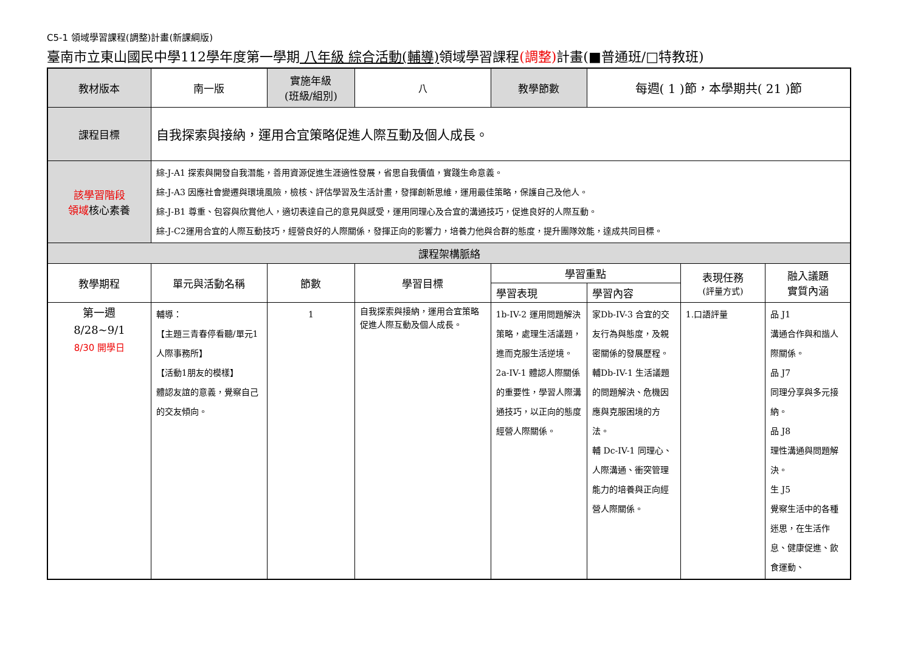C5-1 領域學習課程(調整)計畫(新課綱版)
臺南市立東山國民中學112學年度第一學期 八年級 綜合活動(輔導) 領域學習課程(調整) 計畫(■普通班/□特教班)
| 教材版本 | 南一版 | 實施年級 (班級/組別) | 八 | 教學節數 | 每週( 1 )節，本學期共( 21 )節 | | |
| 課程目標 | 自我探索與接納，運用合宜策略促進人際互動及個人成長。 | | | | | | |
| 該學習階段 領域 核心素養 | 綜-J-A1 探索與開發自我潛能，善用資源促進生涯適性發展，省思自我價值，實踐生命意義。 綜-J-A3 因應社會變遷與環境風險，檢核、評估學習及生活計畫，發揮創新思維，運用最佳策略，保護自己及他人。 綜-J-B1 尊重、包容與欣賞他人，適切表達自己的意見與感受，運用同理心及合宜的溝通技巧，促進良好的人際互動。 綜-J-C2運用合宜的人際互動技巧，經營良好的人際關係，發揮正向的影響力，培養力他與合群的態度，提升團隊效能，達成共同目標。 | | | | | | |
| 課程架構脈絡 | | | | | | | |
| 教學期程 | 單元與活動名稱 | 節數 | 學習目標 | 學習重點 | | 表現任務 (評量方式) | 融入議題 實質內涵 |
| | | | | 學習表現 | 學習內容 | | |
| 第一週 8/28~9/1 8/30 開學日 | 輔導： 【主題三青春停看聽/單元1人際事務所】 【活動1朋友的模樣】 體認友誼的意義，覺察自己的交友傾向。 | 1 | 自我探索與接納，運用合宜策略促進人際互動及個人成長。 | 1b-IV-2 運用問題解決策略，處理生活議題，進而克服生活逆境。 2a-IV-1 體認人際關係的重要性，學習人際溝通技巧，以正向的態度經營人際關係。 | 家Db-IV-3 合宜的交友行為與態度，及親密關係的發展歷程。 輔Db-IV-1 生活議題的問題解決、危機因應與克服困境的方法。 輔 Dc-IV-1 同理心、人際溝通、衝突管理能力的培養與正向經營人際關係。 | 1.口語評量 | 品 J1 溝通合作與和諧人際關係。 品 J7 同理分享與多元接納。 品 J8 理性溝通與問題解決。 生 J5 覺察生活中的各種迷思，在生活作息、健康促進、飲食運動、 |